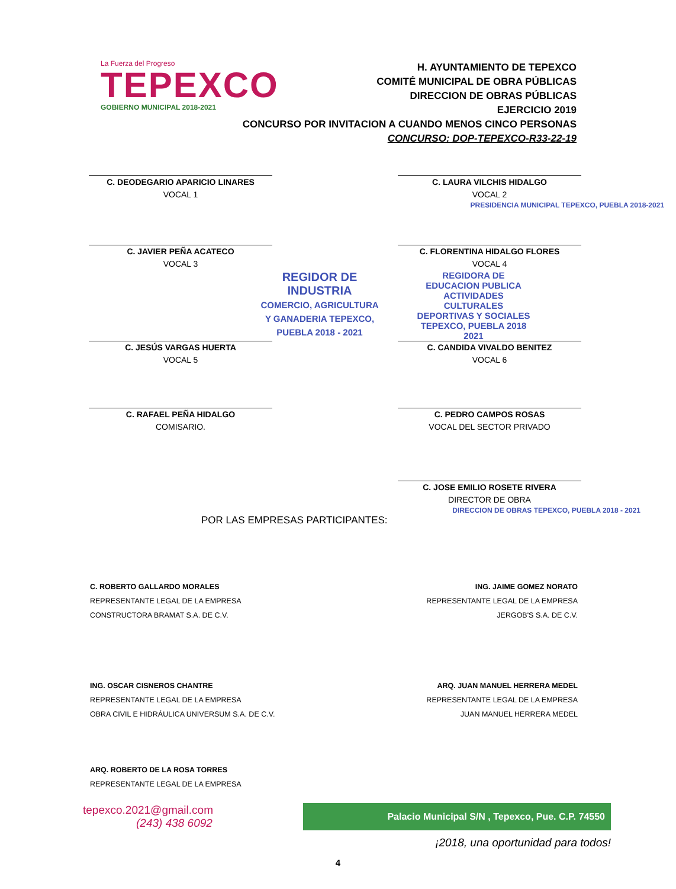La Fuerza del Progreso
TEPEXCO
GOBIERNO MUNICIPAL 2018-2021
H. AYUNTAMIENTO DE TEPEXCO
COMITÉ MUNICIPAL DE OBRA PÚBLICAS
DIRECCION DE OBRAS PÚBLICAS
EJERCICIO 2019
CONCURSO POR INVITACION A CUANDO MENOS CINCO PERSONAS
CONCURSO: DOP-TEPEXCO-R33-22-19
C. DEODEGARIO APARICIO LINARES
VOCAL 1
C. LAURA VILCHIS HIDALGO
VOCAL 2
PRESIDENCIA MUNICIPAL TEPEXCO, PUEBLA 2018-2021
C. JAVIER PEÑA ACATECO
VOCAL 3
C. FLORENTINA HIDALGO FLORES
VOCAL 4
REGIDOR DE INDUSTRIA
COMERCIO, AGRICULTURA Y GANADERIA TEPEXCO, PUEBLA 2018 - 2021
REGIDORA DE EDUCACION PUBLICA ACTIVIDADES CULTURALES DEPORTIVAS Y SOCIALES TEPEXCO, PUEBLA 2018 2021
C. JESÚS VARGAS HUERTA
VOCAL 5
C. CANDIDA VIVALDO BENITEZ
VOCAL 6
C. RAFAEL PEÑA HIDALGO
COMISARIO.
C. PEDRO CAMPOS ROSAS
VOCAL DEL SECTOR PRIVADO
C. JOSE EMILIO ROSETE RIVERA
DIRECTOR DE OBRA
DIRECCION DE OBRAS TEPEXCO, PUEBLA 2018 - 2021
POR LAS EMPRESAS PARTICIPANTES:
C. ROBERTO GALLARDO MORALES
REPRESENTANTE LEGAL DE LA EMPRESA
CONSTRUCTORA BRAMAT S.A. DE C.V.
ING. JAIME GOMEZ NORATO
REPRESENTANTE LEGAL DE LA EMPRESA
JERGOB'S S.A. DE C.V.
ING. OSCAR CISNEROS CHANTRE
REPRESENTANTE LEGAL DE LA EMPRESA
OBRA CIVIL E HIDRÁULICA UNIVERSUM S.A. DE C.V.
ARQ. JUAN MANUEL HERRERA MEDEL
REPRESENTANTE LEGAL DE LA EMPRESA
JUAN MANUEL HERRERA MEDEL
ARQ. ROBERTO DE LA ROSA TORRES
REPRESENTANTE LEGAL DE LA EMPRESA
tepexco.2021@gmail.com
(243) 438 6092
Palacio Municipal S/N , Tepexco, Pue. C.P. 74550
¡2018, una oportunidad para todos!
4